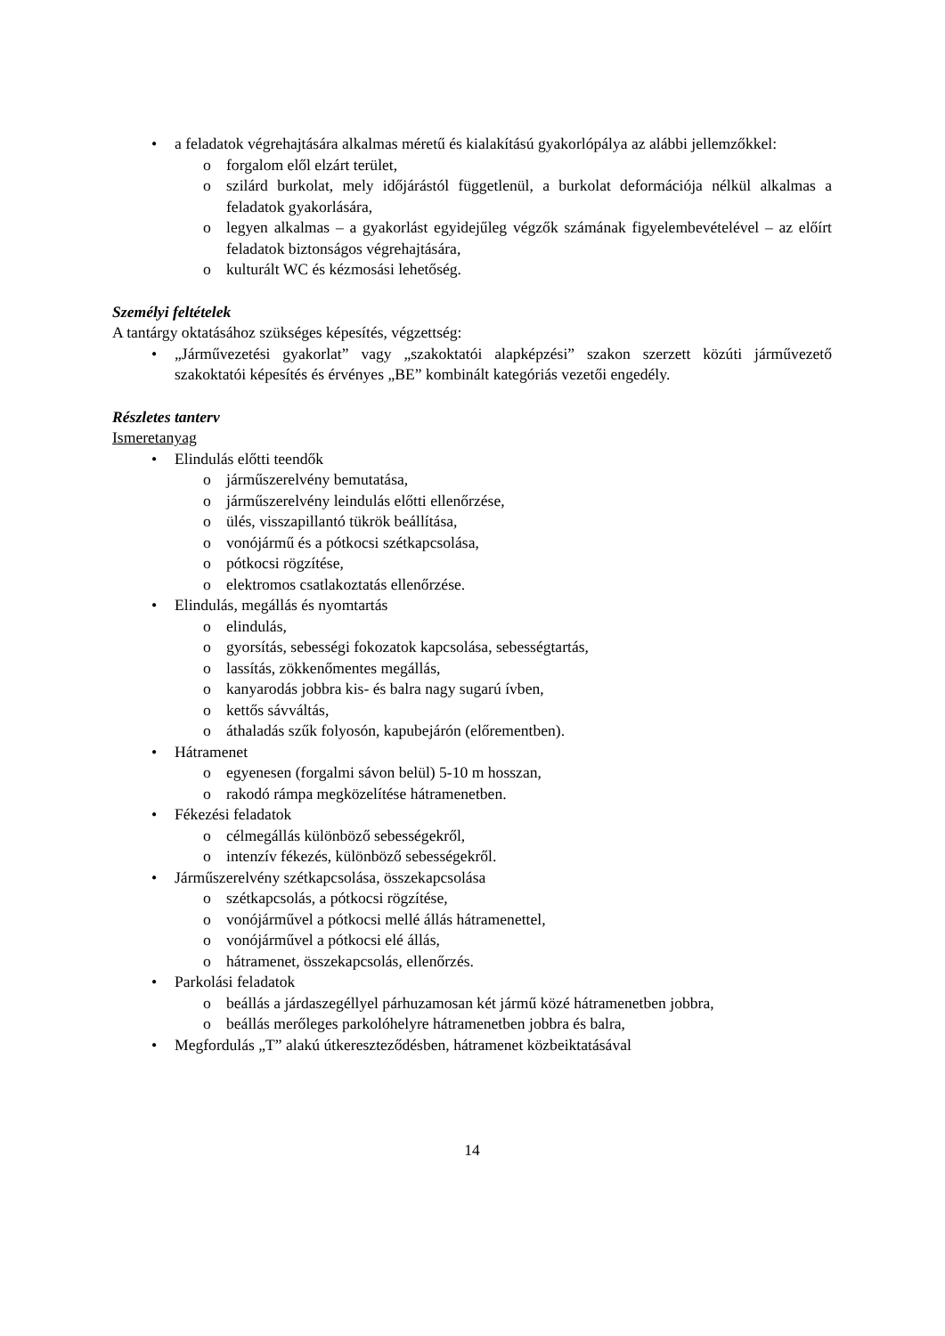• a feladatok végrehajtására alkalmas méretű és kialakítású gyakorlópálya az alábbi jellemzőkkel:
o forgalom elől elzárt terület,
o szilárd burkolat, mely időjárástól függetlenül, a burkolat deformációja nélkül alkalmas a feladatok gyakorlására,
o legyen alkalmas – a gyakorlást egyidejűleg végzők számának figyelembevételével – az előírt feladatok biztonságos végrehajtására,
o kulturált WC és kézmosási lehetőség.
Személyi feltételek
A tantárgy oktatásához szükséges képesítés, végzettség:
• „Járművezetési gyakorlat” vagy „szakoktatói alapképzési” szakon szerzett közúti járművezető szakoktatói képesítés és érvényes „BE” kombinált kategóriás vezetői engedély.
Részletes tanterv
Ismeretanyag
• Elindulás előtti teendők
o járműszerelvény bemutatása,
o járműszerelvény leindulás előtti ellenőrzése,
o ülés, visszapillantó tükrök beállítása,
o vonójármű és a pótkocsi szétkapcsolása,
o pótkocsi rögzítése,
o elektromos csatlakoztatás ellenőrzése.
• Elindulás, megállás és nyomtartás
o elindulás,
o gyorsítás, sebességi fokozatok kapcsolása, sebességtartás,
o lassítás, zökkenőmentes megállás,
o kanyarodás jobbra kis- és balra nagy sugarú ívben,
o kettős sávváltás,
o áthaladás szűk folyosón, kapubejárón (előrementben).
• Hátramenet
o egyenesen (forgalmi sávon belül) 5-10 m hosszan,
o rakodó rámpa megközelítése hátramenetben.
• Fékezési feladatok
o célmegállás különböző sebességekről,
o intenzív fékezés, különböző sebességekről.
• Járműszerelvény szétkapcsolása, összekapcsolása
o szétkapcsolás, a pótkocsi rögzítése,
o vonójárművel a pótkocsi mellé állás hátramenettel,
o vonójárművel a pótkocsi elé állás,
o hátramenet, összekapcsolás, ellenőrzés.
• Parkolási feladatok
o beállás a járdaszegéllyel párhuzamosan két jármű közé hátramenetben jobbra,
o beállás merőleges parkolóhelyre hátramenetben jobbra és balra,
• Megfordulás „T” alakú útkereszteződésben, hátramenet közbeiktatásával
14